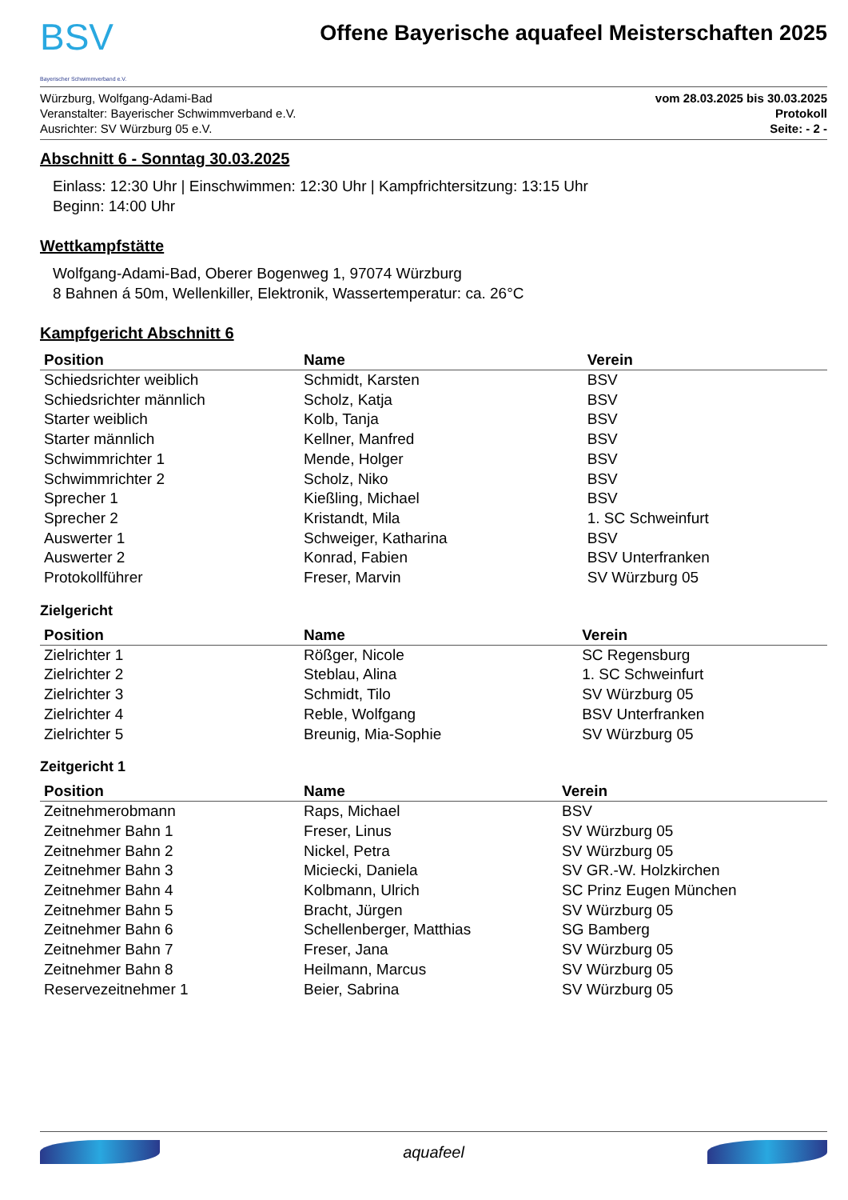BSV
Bayerischer Schwimmverband e.V.
Offene Bayerische aquafeel Meisterschaften 2025
Würzburg, Wolfgang-Adami-Bad
Veranstalter: Bayerischer Schwimmverband e.V.
Ausrichter: SV Würzburg 05 e.V.
vom 28.03.2025 bis 30.03.2025
Protokoll
Seite: - 2 -
Abschnitt 6 - Sonntag 30.03.2025
Einlass: 12:30 Uhr | Einschwimmen: 12:30 Uhr | Kampfrichtersitzung: 13:15 Uhr
Beginn: 14:00 Uhr
Wettkampfstätte
Wolfgang-Adami-Bad, Oberer Bogenweg 1, 97074 Würzburg
8 Bahnen á 50m, Wellenkiller, Elektronik, Wassertemperatur: ca. 26°C
Kampfgericht Abschnitt 6
| Position | Name | Verein |
| --- | --- | --- |
| Schiedsrichter weiblich | Schmidt, Karsten | BSV |
| Schiedsrichter männlich | Scholz, Katja | BSV |
| Starter weiblich | Kolb, Tanja | BSV |
| Starter männlich | Kellner, Manfred | BSV |
| Schwimmrichter 1 | Mende, Holger | BSV |
| Schwimmrichter 2 | Scholz, Niko | BSV |
| Sprecher 1 | Kießling, Michael | BSV |
| Sprecher 2 | Kristandt, Mila | 1. SC Schweinfurt |
| Auswerter 1 | Schweiger, Katharina | BSV |
| Auswerter 2 | Konrad, Fabien | BSV Unterfranken |
| Protokollführer | Freser, Marvin | SV Würzburg 05 |
Zielgericht
| Position | Name | Verein |
| --- | --- | --- |
| Zielrichter 1 | Rößger, Nicole | SC Regensburg |
| Zielrichter 2 | Steblau, Alina | 1. SC Schweinfurt |
| Zielrichter 3 | Schmidt, Tilo | SV Würzburg 05 |
| Zielrichter 4 | Reble, Wolfgang | BSV Unterfranken |
| Zielrichter 5 | Breunig, Mia-Sophie | SV Würzburg 05 |
Zeitgericht 1
| Position | Name | Verein |
| --- | --- | --- |
| Zeitnehmerobmann | Raps, Michael | BSV |
| Zeitnehmer Bahn 1 | Freser, Linus | SV Würzburg 05 |
| Zeitnehmer Bahn 2 | Nickel, Petra | SV Würzburg 05 |
| Zeitnehmer Bahn 3 | Miciecki, Daniela | SV GR.-W. Holzkirchen |
| Zeitnehmer Bahn 4 | Kolbmann, Ulrich | SC Prinz Eugen München |
| Zeitnehmer Bahn 5 | Bracht, Jürgen | SV Würzburg 05 |
| Zeitnehmer Bahn 6 | Schellenberger, Matthias | SG Bamberg |
| Zeitnehmer Bahn 7 | Freser, Jana | SV Würzburg 05 |
| Zeitnehmer Bahn 8 | Heilmann, Marcus | SV Würzburg 05 |
| Reservezeitnehmer 1 | Beier, Sabrina | SV Würzburg 05 |
aquafeel